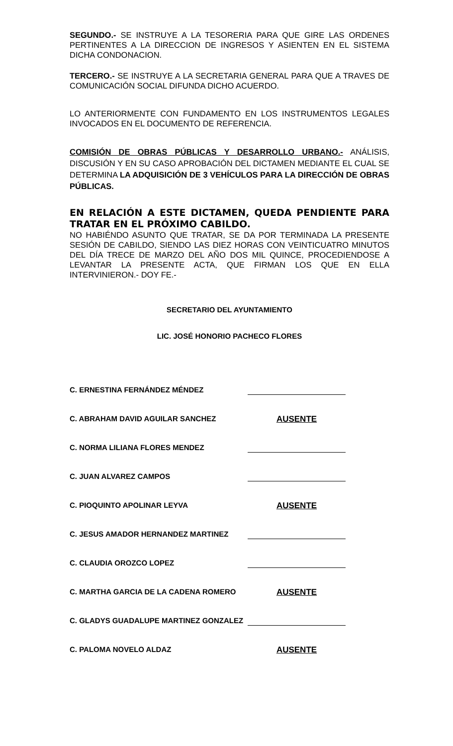SEGUNDO.- SE INSTRUYE A LA TESORERIA PARA QUE GIRE LAS ORDENES PERTINENTES A LA DIRECCION DE INGRESOS Y ASIENTEN EN EL SISTEMA DICHA CONDONACION.
TERCERO.- SE INSTRUYE A LA SECRETARIA GENERAL PARA QUE A TRAVES DE COMUNICACIÓN SOCIAL DIFUNDA DICHO ACUERDO.
LO ANTERIORMENTE CON FUNDAMENTO EN LOS INSTRUMENTOS LEGALES INVOCADOS EN EL DOCUMENTO DE REFERENCIA.
COMISIÓN DE OBRAS PÚBLICAS Y DESARROLLO URBANO.- ANÁLISIS, DISCUSIÓN Y EN SU CASO APROBACIÓN DEL DICTAMEN MEDIANTE EL CUAL SE DETERMINA LA ADQUISICIÓN DE 3 VEHÍCULOS PARA LA DIRECCIÓN DE OBRAS PÚBLICAS.
EN RELACIÓN A ESTE DICTAMEN, QUEDA PENDIENTE PARA TRATAR EN EL PRÓXIMO CABILDO.
NO HABIÉNDO ASUNTO QUE TRATAR, SE DA POR TERMINADA LA PRESENTE SESIÓN DE CABILDO, SIENDO LAS DIEZ HORAS CON VEINTICUATRO MINUTOS DEL DÍA TRECE DE MARZO DEL AÑO DOS MIL QUINCE, PROCEDIENDOSE A LEVANTAR LA PRESENTE ACTA, QUE FIRMAN LOS QUE EN ELLA INTERVINIERON.- DOY FE.-
SECRETARIO DEL AYUNTAMIENTO
LIC. JOSÉ HONORIO PACHECO FLORES
C. ERNESTINA FERNÁNDEZ MÉNDEZ
C. ABRAHAM DAVID AGUILAR SANCHEZ AUSENTE
C. NORMA LILIANA FLORES MENDEZ
C. JUAN ALVAREZ CAMPOS
C. PIOQUINTO APOLINAR LEYVA AUSENTE
C. JESUS AMADOR HERNANDEZ MARTINEZ
C. CLAUDIA OROZCO LOPEZ
C. MARTHA GARCIA DE LA CADENA ROMERO AUSENTE
C. GLADYS GUADALUPE MARTINEZ GONZALEZ
C. PALOMA NOVELO ALDAZ AUSENTE